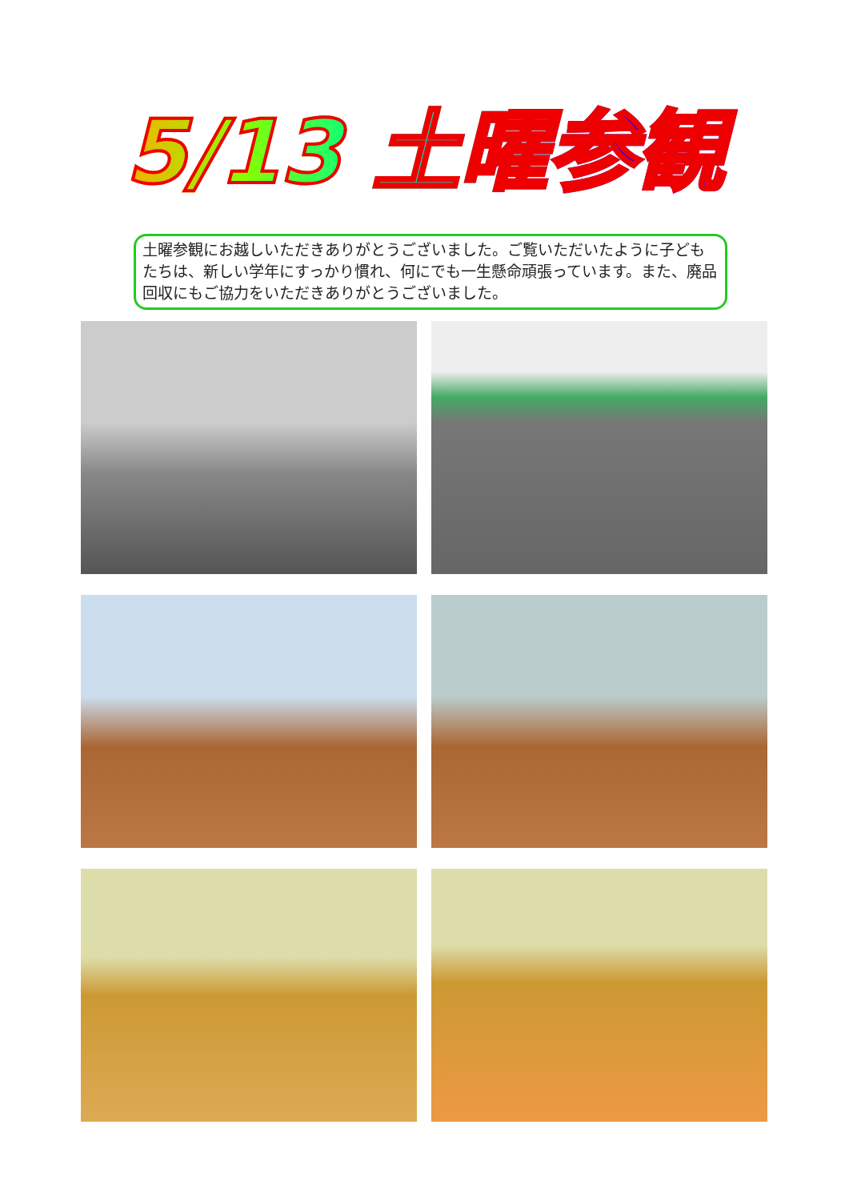5/13 土曜参観
土曜参観にお越しいただきありがとうございました。ご覧いただいたように子どもたちは、新しい学年にすっかり慣れ、何にでも一生懸命頑張っています。また、廃品回収にもご協力をいただきありがとうございました。